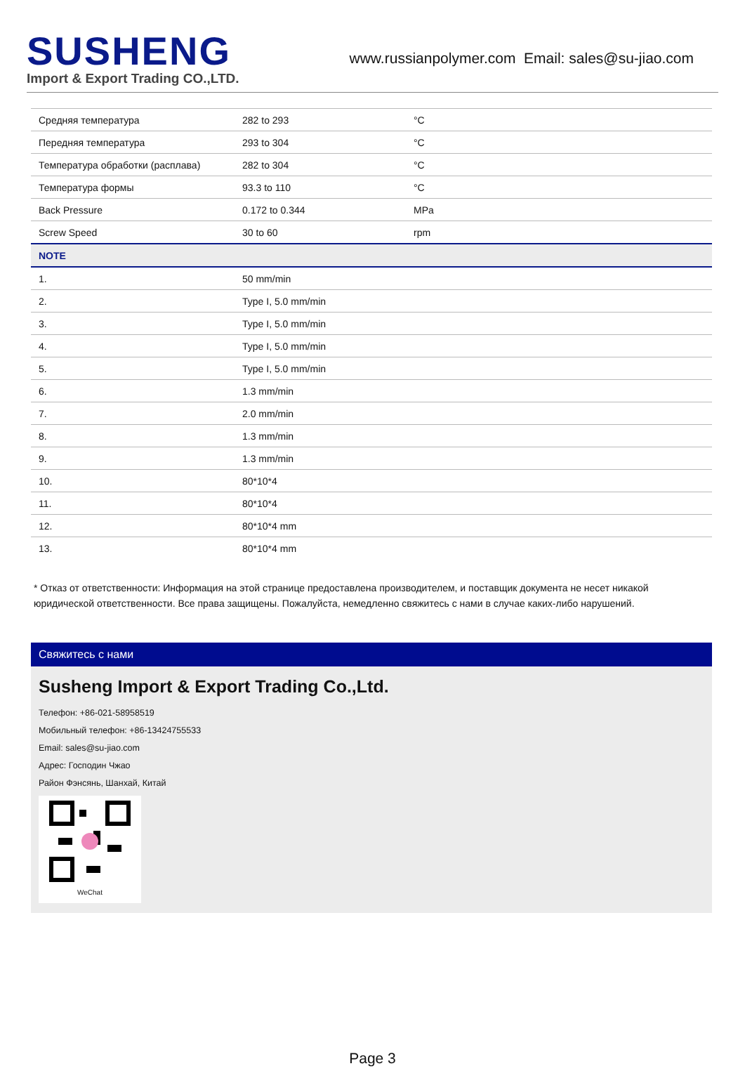SUSHENG
Import & Export Trading CO.,LTD.
www.russianpolymer.com Email: sales@su-jiao.com
| Средняя температура | 282 to 293 | °C |
| Передняя температура | 293 to 304 | °C |
| Температура обработки (расплава) | 282 to 304 | °C |
| Температура формы | 93.3 to 110 | °C |
| Back Pressure | 0.172 to 0.344 | MPa |
| Screw Speed | 30 to 60 | rpm |
| NOTE | | |
| 1. | 50 mm/min | |
| 2. | Type I, 5.0 mm/min | |
| 3. | Type I, 5.0 mm/min | |
| 4. | Type I, 5.0 mm/min | |
| 5. | Type I, 5.0 mm/min | |
| 6. | 1.3 mm/min | |
| 7. | 2.0 mm/min | |
| 8. | 1.3 mm/min | |
| 9. | 1.3 mm/min | |
| 10. | 80*10*4 | |
| 11. | 80*10*4 | |
| 12. | 80*10*4 mm | |
| 13. | 80*10*4 mm | |
* Отказ от ответственности: Информация на этой странице предоставлена производителем, и поставщик документа не несет никакой юридической ответственности. Все права защищены. Пожалуйста, немедленно свяжитесь с нами в случае каких-либо нарушений.
Свяжитесь с нами
Susheng Import & Export Trading Co.,Ltd.
Телефон: +86-021-58958519
Мобильный телефон: +86-13424755533
Email: sales@su-jiao.com
Адрес: Господин Чжао
Район Фэнсянь, Шанхай, Китай
WeChat
Page 3